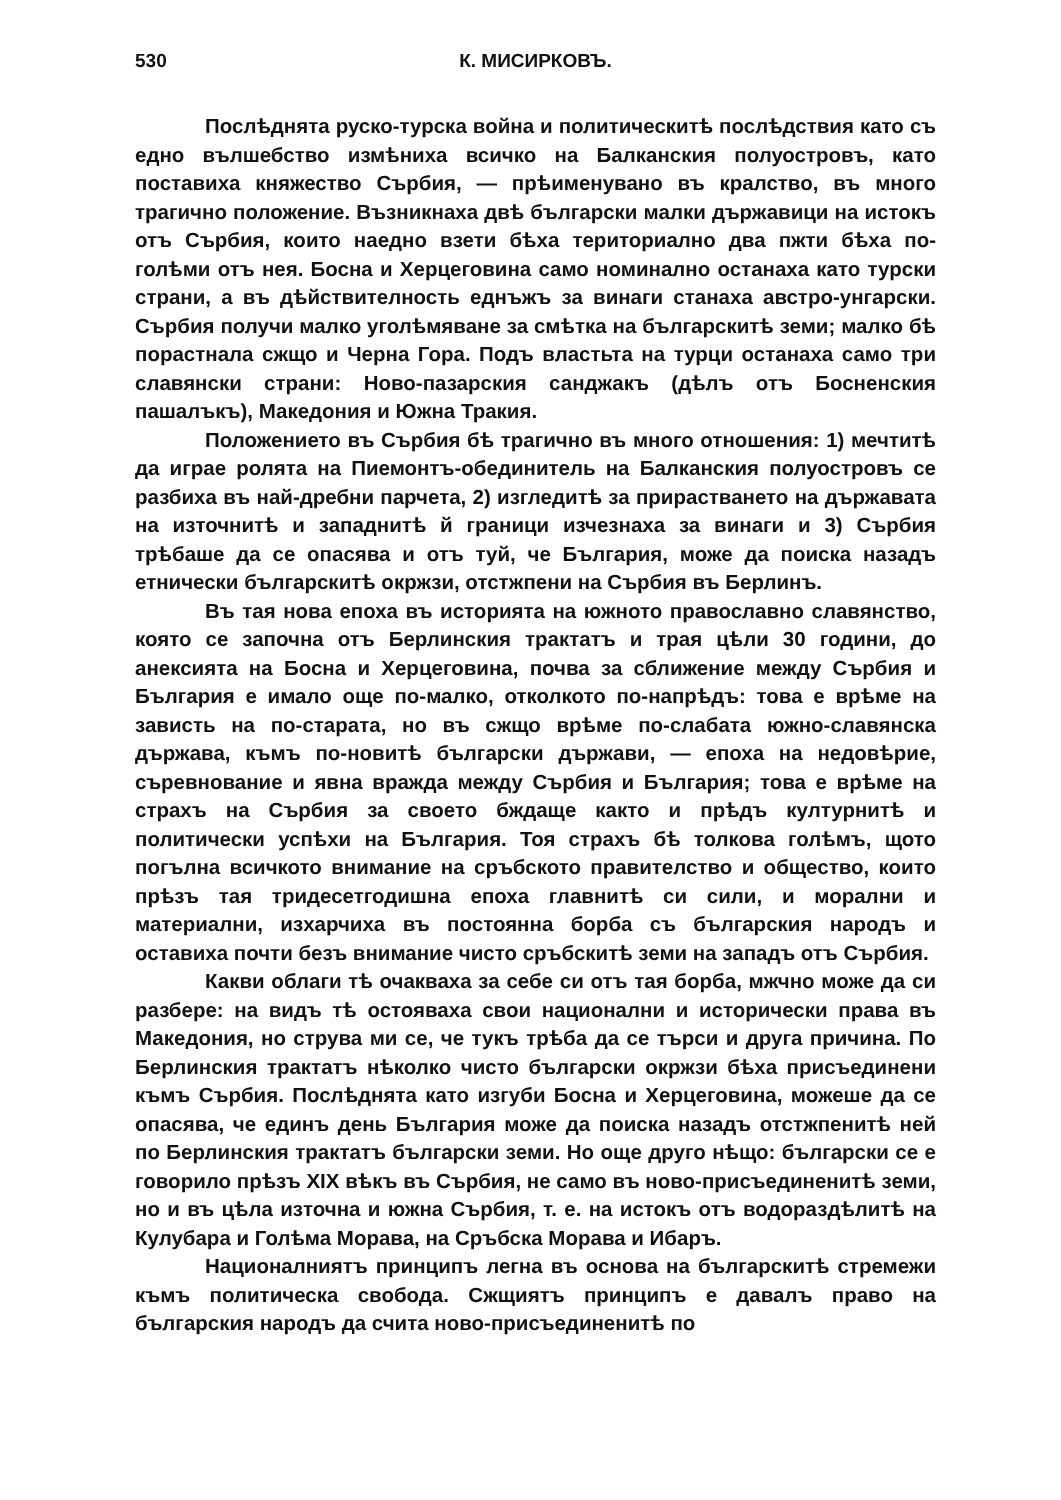530 К. МИСИРКОВЪ.
Послѣднята руско-турска война и политическитѣ послѣдствия като съ едно вълшебство измѣниха всичко на Балканския полуостровъ, като поставиха княжество Сърбия, — прѣименувано въ кралство, въ много трагично положение. Възникнаха двѣ български малки държавици на истокъ отъ Сърбия, които наедно взети бѣха териториално два пжти бѣха по-голѣми отъ нея. Босна и Херцеговина само номинално останаха като турски страни, а въ дѣйствителность еднъжъ за винаги станаха австро-унгарски. Сърбия получи малко уголѣмяване за смѣтка на българскитѣ земи; малко бѣ порастнала сжщо и Черна Гора. Подъ властьта на турци останаха само три славянски страни: Ново-пазарския санджакъ (дѣлъ отъ Босненския пашалъкъ), Македония и Южна Тракия.
Положението въ Сърбия бѣ трагично въ много отношения: 1) мечтитѣ да играе ролята на Пиемонтъ-обединитель на Балканския полуостровъ се разбиха въ най-дребни парчета, 2) изгледитѣ за прирастването на държавата на източнитѣ и западнитѣ й граници изчезнаха за винаги и 3) Сърбия трѣбаше да се опасява и отъ туй, че България, може да поиска назадъ етнически българскитѣ окржзи, отстжпени на Сърбия въ Берлинъ.
Въ тая нова епоха въ историята на южното православно славянство, която се започна отъ Берлинския трактатъ и трая цѣли 30 години, до анексията на Босна и Херцеговина, почва за сближение между Сърбия и България е имало още по-малко, отколкото по-напрѣдъ: това е врѣме на зависть на по-старата, но въ сжщо врѣме по-слабата южно-славянска държава, къмъ по-новитѣ български държави, — епоха на недовѣрие, съревнование и явна вражда между Сърбия и България; това е врѣме на страхъ на Сърбия за своето бждаще както и прѣдъ културнитѣ и политически успѣхи на България. Тоя страхъ бѣ толкова голѣмъ, щото погълна всичкото внимание на сръбското правителство и общество, които прѣзъ тая тридесетгодишна епоха главнитѣ си сили, и морални и материални, изхарчиха въ постоянна борба съ българския народъ и оставиха почти безъ внимание чисто сръбскитѣ земи на западъ отъ Сърбия.
Какви облаги тѣ очакваха за себе си отъ тая борба, мжчно може да си разбере: на видъ тѣ остояваха свои национални и исторически права въ Македония, но струва ми се, че тукъ трѣба да се търси и друга причина. По Берлинския трактатъ нѣколко чисто български окржзи бѣха присъединени къмъ Сърбия. Послѣднята като изгуби Босна и Херцеговина, можеше да се опасява, че единъ день България може да поиска назадъ отстжпенитѣ ней по Берлинския трактатъ български земи. Но още друго нѣщо: български се е говорило прѣзъ XIX вѣкъ въ Сърбия, не само въ ново-присъединенитѣ земи, но и въ цѣла източна и южна Сърбия, т. е. на истокъ отъ водораздѣлитѣ на Кулубара и Голѣма Морава, на Сръбска Морава и Ибаръ.
Националниятъ принципъ легна въ основа на българскитѣ стремежи къмъ политическа свобода. Сжщиятъ принципъ е давалъ право на българския народъ да счита ново-присъединенитѣ по